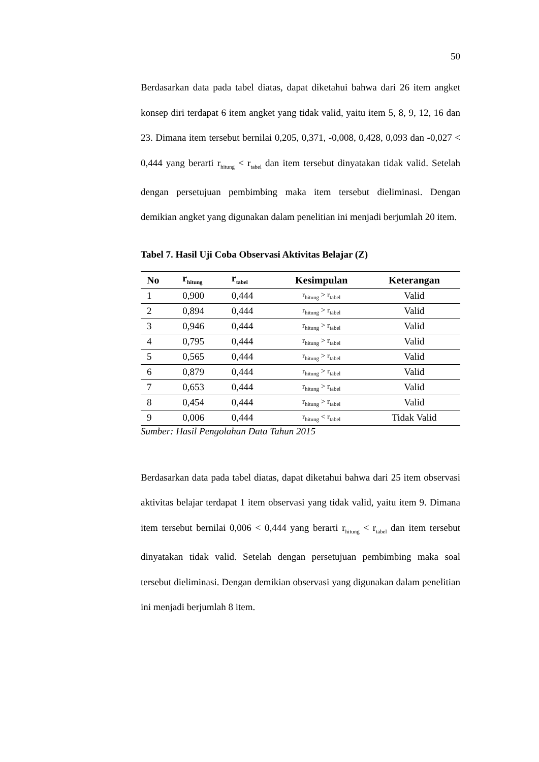50
Berdasarkan data pada tabel diatas, dapat diketahui bahwa dari 26 item angket konsep diri terdapat 6 item angket yang tidak valid, yaitu item 5, 8, 9, 12, 16 dan 23. Dimana item tersebut bernilai 0,205, 0,371, -0,008, 0,428, 0,093 dan -0,027 < 0,444 yang berarti r<sub>hitung</sub> < r<sub>tabel</sub> dan item tersebut dinyatakan tidak valid. Setelah dengan persetujuan pembimbing maka item tersebut dieliminasi. Dengan demikian angket yang digunakan dalam penelitian ini menjadi berjumlah 20 item.
Tabel 7. Hasil Uji Coba Observasi Aktivitas Belajar (Z)
| No | r<sub>hitung</sub> | r<sub>tabel</sub> | Kesimpulan | Keterangan |
| --- | --- | --- | --- | --- |
| 1 | 0,900 | 0,444 | r<sub>hitung</sub> > r<sub>tabel</sub> | Valid |
| 2 | 0,894 | 0,444 | r<sub>hitung</sub> > r<sub>tabel</sub> | Valid |
| 3 | 0,946 | 0,444 | r<sub>hitung</sub> > r<sub>tabel</sub> | Valid |
| 4 | 0,795 | 0,444 | r<sub>hitung</sub> > r<sub>tabel</sub> | Valid |
| 5 | 0,565 | 0,444 | r<sub>hitung</sub> > r<sub>tabel</sub> | Valid |
| 6 | 0,879 | 0,444 | r<sub>hitung</sub> > r<sub>tabel</sub> | Valid |
| 7 | 0,653 | 0,444 | r<sub>hitung</sub> > r<sub>tabel</sub> | Valid |
| 8 | 0,454 | 0,444 | r<sub>hitung</sub> > r<sub>tabel</sub> | Valid |
| 9 | 0,006 | 0,444 | r<sub>hitung</sub> < r<sub>tabel</sub> | Tidak Valid |
Sumber: Hasil Pengolahan Data Tahun 2015
Berdasarkan data pada tabel diatas, dapat diketahui bahwa dari 25 item observasi aktivitas belajar terdapat 1 item observasi yang tidak valid, yaitu item 9. Dimana item tersebut bernilai 0,006 < 0,444 yang berarti r<sub>hitung</sub> < r<sub>tabel</sub> dan item tersebut dinyatakan tidak valid. Setelah dengan persetujuan pembimbing maka soal tersebut dieliminasi. Dengan demikian observasi yang digunakan dalam penelitian ini menjadi berjumlah 8 item.